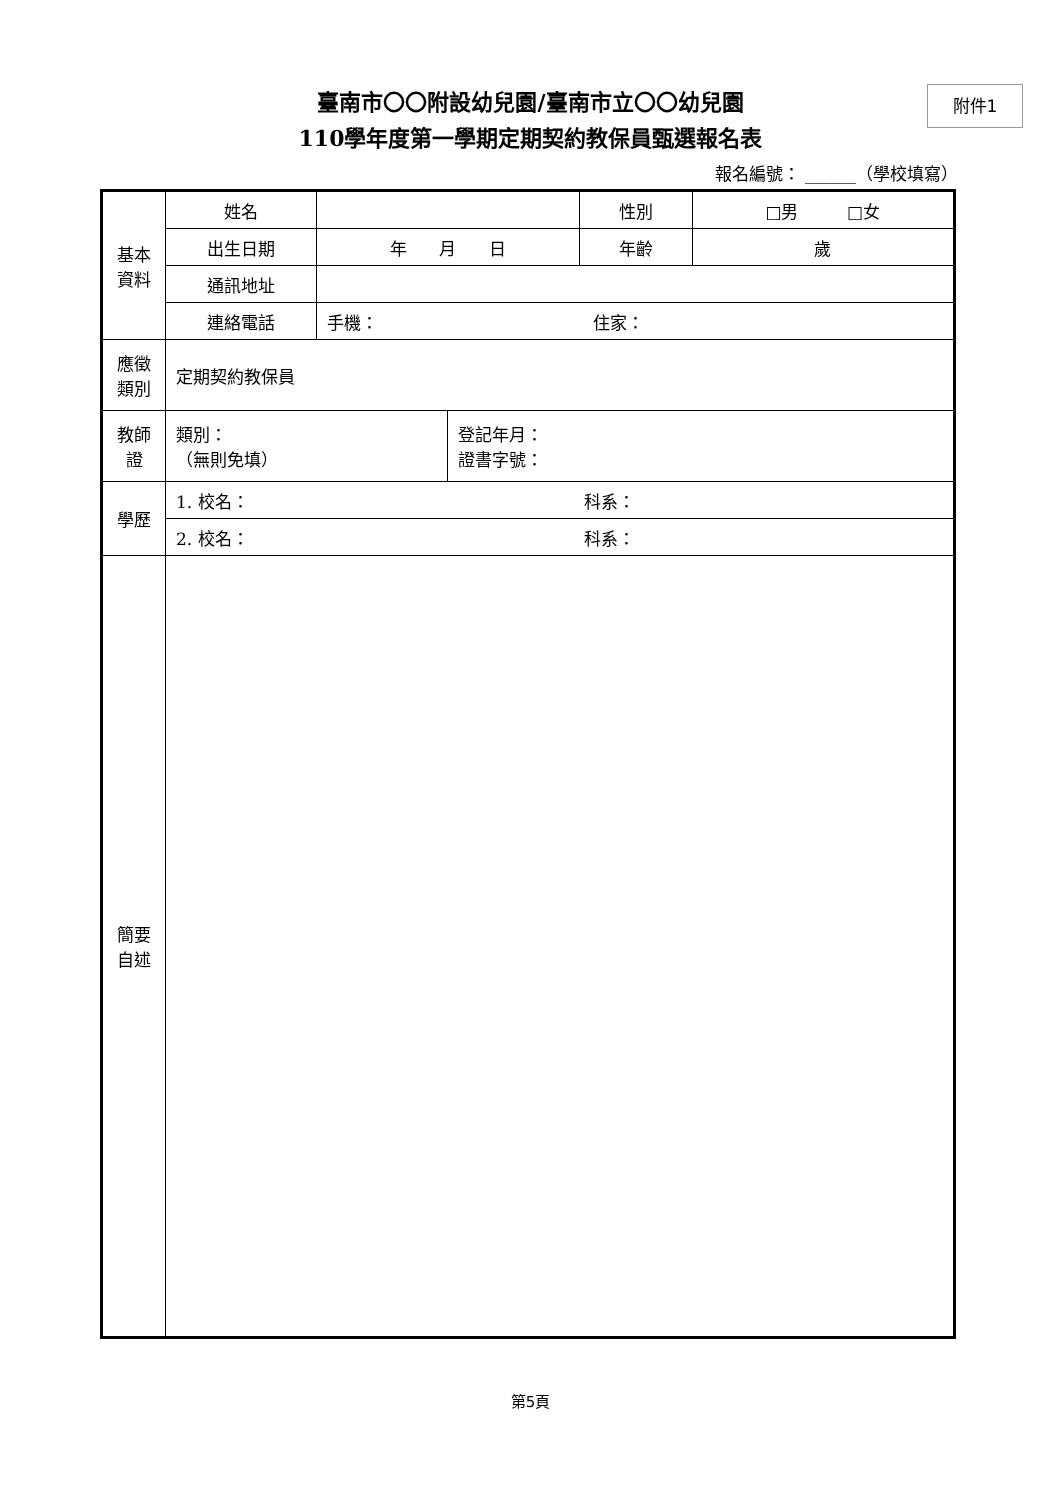附件1
臺南市〇〇附設幼兒園/臺南市立〇〇幼兒園
110學年度第一學期定期契約教保員甄選報名表
報名編號： ______（學校填寫）
| 基本 資料 | 姓名 | | | 性別 | □男 □女 |
| | 出生日期 | 年 月 日 | | 年齡 | 歲 |
| | 通訊地址 | | | | |
| | 連絡電話 | 手機： 住家： | | | |
| 應徵 類別 | 定期契約教保員 | | | | |
| 教師 證 | 類別： （無則免填） | | 登記年月： 證書字號： | | |
| 學歷 | 1. 校名： 科系： | | | | |
| | 2. 校名： 科系： | | | | |
| 簡要 自述 | | | | | |
第5頁